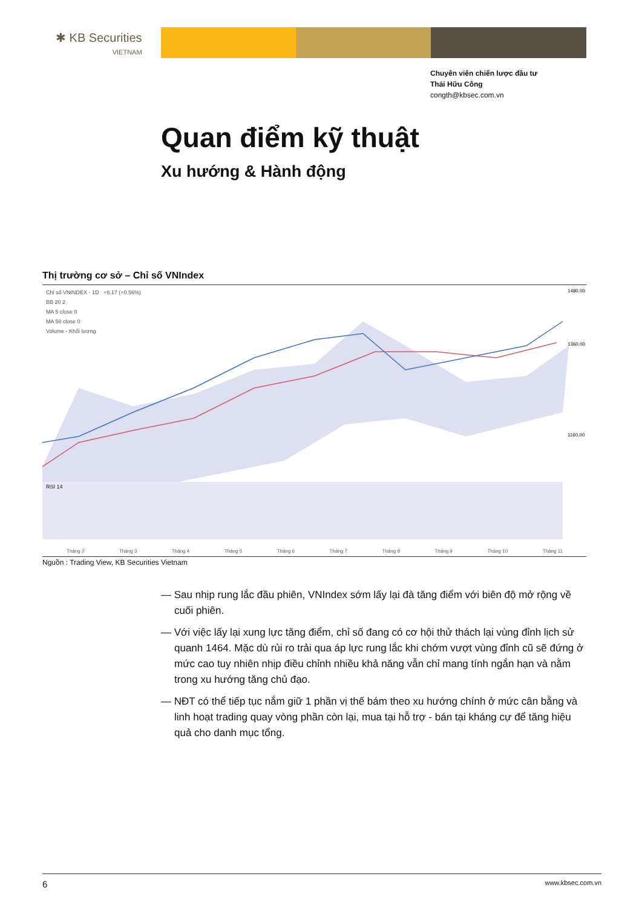✱ KB Securities
VIETNAM
Chuyên viên chiến lược đầu tư
Thái Hữu Công
congth@kbsec.com.vn
Quan điểm kỹ thuật
Xu hướng & Hành động
Thị trường cơ sở – Chỉ số VNIndex
Chỉ số VNINDEX · 1D +8.17 (+0.56%)
BB 20 2
MA 5 close 0
MA 50 close 0
Volume - Khối lượng
1480.00
1360.00
1160.00
RSI 14
Tháng 2 Tháng 3 Tháng 4 Tháng 5 Tháng 6 Tháng 7 Tháng 8 Tháng 9 Tháng 10 Tháng 11
Nguồn : Trading View, KB Securities Vietnam
— Sau nhịp rung lắc đầu phiên, VNIndex sớm lấy lại đà tăng điểm với biên độ mở rộng về cuối phiên.
— Với việc lấy lại xung lực tăng điểm, chỉ số đang có cơ hội thử thách lại vùng đỉnh lịch sử quanh 1464. Mặc dù rủi ro trải qua áp lực rung lắc khi chớm vượt vùng đỉnh cũ sẽ đứng ở mức cao tuy nhiên nhịp điều chỉnh nhiều khả năng vẫn chỉ mang tính ngắn hạn và nằm trong xu hướng tăng chủ đạo.
— NĐT có thể tiếp tục nắm giữ 1 phần vị thế bám theo xu hướng chính ở mức cân bằng và linh hoạt trading quay vòng phần còn lại, mua tại hỗ trợ - bán tại kháng cự để tăng hiệu quả cho danh mục tổng.
6 www.kbsec.com.vn